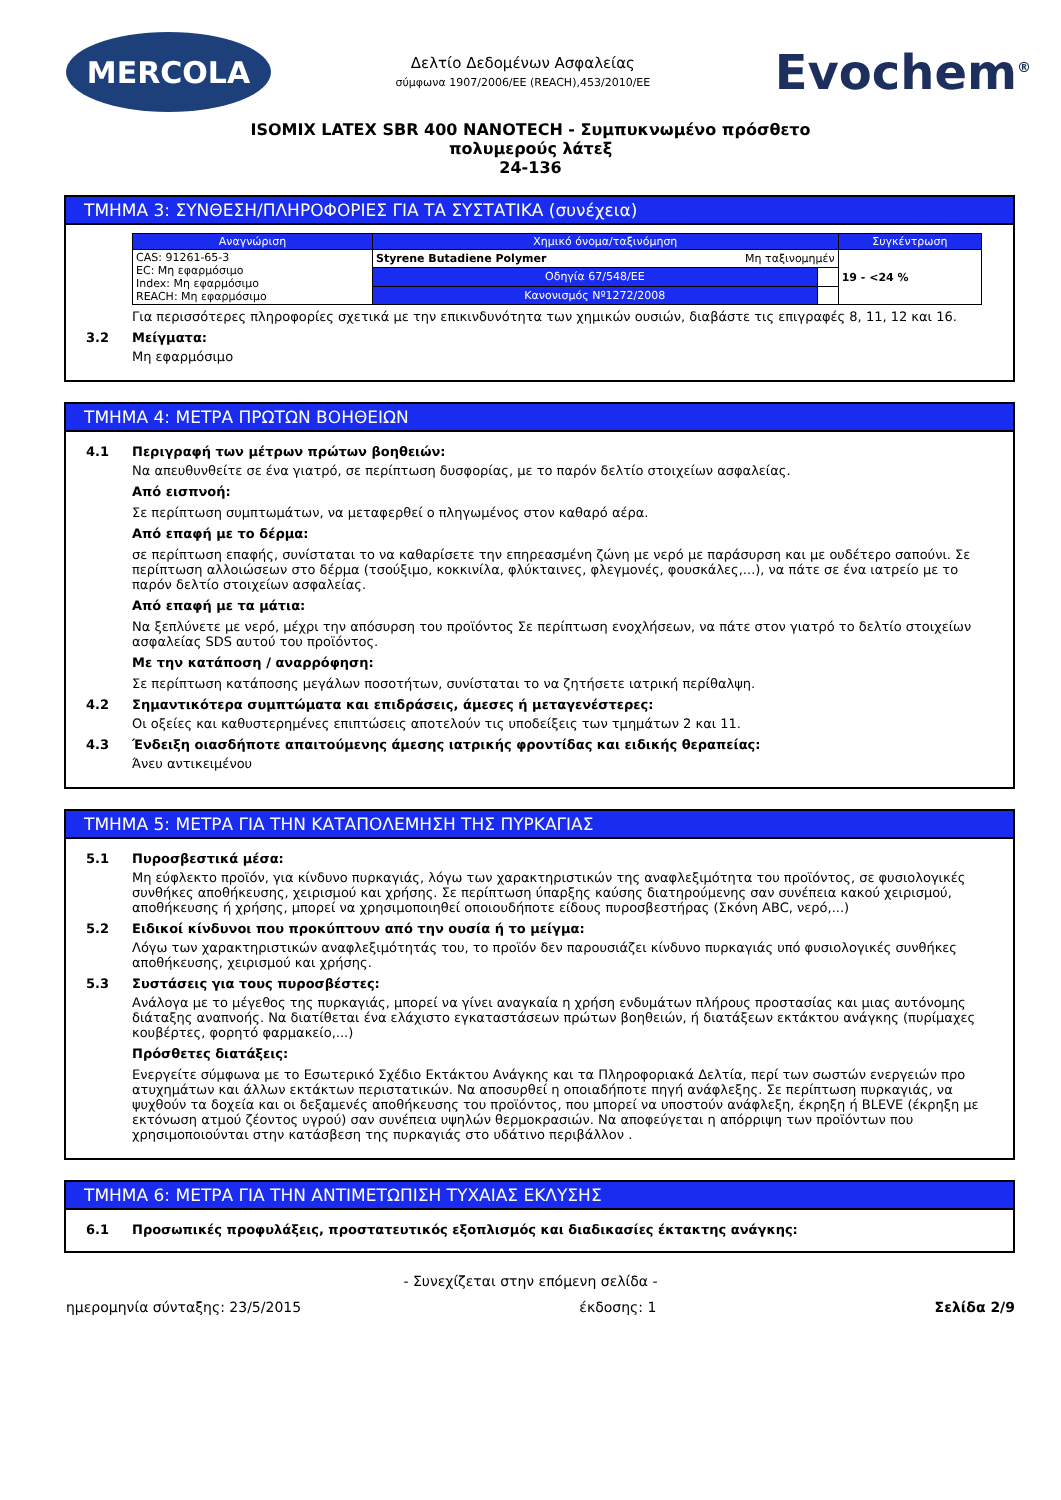MERCOLA
Δελτίο Δεδομένων Ασφαλείας
σύμφωνα 1907/2006/ΕΕ (REACH),453/2010/ΕΕ
Evochem<sup>®</sup>
ISOMIX LATEX SBR 400 NANOTECH - Συμπυκνωμένο πρόσθετο
πολυμερούς λάτεξ
24-136
ΤΜΗΜΑ 3: ΣΥΝΘΕΣΗ/ΠΛΗΡΟΦΟΡΙΕΣ ΓΙΑ ΤΑ ΣΥΣΤΑΤΙΚΑ (συνέχεια)
| Αναγνώριση | Χημικό όνομα/ταξινόμηση | | Συγκέντρωση |
| --- | --- | --- | --- |
| CAS: 91261-65-3 EC: Μη εφαρμόσιμο Index: Μη εφαρμόσιμο REACH: Μη εφαρμόσιμο | Styrene Butadiene Polymer Μη ταξινομημέν | | 19 - <24 % |
| | Οδηγία 67/548/ΕΕ | | |
| | Κανονισμός Nº1272/2008 | | |
Για περισσότερες πληροφορίες σχετικά με την επικινδυνότητα των χημικών ουσιών, διαβάστε τις επιγραφές 8, 11, 12 και 16.
3.2 Μείγματα:
Μη εφαρμόσιμο
ΤΜΗΜΑ 4: ΜΕΤΡΑ ΠΡΩΤΩΝ ΒΟΗΘΕΙΩΝ
4.1 Περιγραφή των μέτρων πρώτων βοηθειών:
Να απευθυνθείτε σε ένα γιατρό, σε περίπτωση δυσφορίας, με το παρόν δελτίο στοιχείων ασφαλείας.
Από εισπνοή:
Σε περίπτωση συμπτωμάτων, να μεταφερθεί ο πληγωμένος στον καθαρό αέρα.
Από επαφή με το δέρμα:
σε περίπτωση επαφής, συνίσταται το να καθαρίσετε την επηρεασμένη ζώνη με νερό με παράσυρση και με ουδέτερο σαπούνι. Σε περίπτωση αλλοιώσεων στο δέρμα (τσούξιμο, κοκκινίλα, φλύκταινες, φλεγμονές, φουσκάλες,...), να πάτε σε ένα ιατρείο με το παρόν δελτίο στοιχείων ασφαλείας.
Από επαφή με τα μάτια:
Να ξεπλύνετε με νερό, μέχρι την απόσυρση του προϊόντος Σε περίπτωση ενοχλήσεων, να πάτε στον γιατρό το δελτίο στοιχείων ασφαλείας SDS αυτού του προϊόντος.
Με την κατάποση / αναρρόφηση:
Σε περίπτωση κατάποσης μεγάλων ποσοτήτων, συνίσταται το να ζητήσετε ιατρική περίθαλψη.
4.2 Σημαντικότερα συμπτώματα και επιδράσεις, άμεσες ή μεταγενέστερες:
Οι οξείες και καθυστερημένες επιπτώσεις αποτελούν τις υποδείξεις των τμημάτων 2 και 11.
4.3 Ένδειξη οιασδήποτε απαιτούμενης άμεσης ιατρικής φροντίδας και ειδικής θεραπείας:
Άνευ αντικειμένου
ΤΜΗΜΑ 5: ΜΕΤΡΑ ΓΙΑ ΤΗΝ ΚΑΤΑΠΟΛΕΜΗΣΗ ΤΗΣ ΠΥΡΚΑΓΙΑΣ
5.1 Πυροσβεστικά μέσα:
Μη εύφλεκτο προϊόν, για κίνδυνο πυρκαγιάς, λόγω των χαρακτηριστικών της αναφλεξιμότητα του προϊόντος, σε φυσιολογικές συνθήκες αποθήκευσης, χειρισμού και χρήσης. Σε περίπτωση ύπαρξης καύσης διατηρούμενης σαν συνέπεια κακού χειρισμού, αποθήκευσης ή χρήσης, μπορεί να χρησιμοποιηθεί οποιουδήποτε είδους πυροσβεστήρας (Σκόνη ABC, νερό,...)
5.2 Ειδικοί κίνδυνοι που προκύπτουν από την ουσία ή το μείγμα:
Λόγω των χαρακτηριστικών αναφλεξιμότητάς του, το προϊόν δεν παρουσιάζει κίνδυνο πυρκαγιάς υπό φυσιολογικές συνθήκες αποθήκευσης, χειρισμού και χρήσης.
5.3 Συστάσεις για τους πυροσβέστες:
Ανάλογα με το μέγεθος της πυρκαγιάς, μπορεί να γίνει αναγκαία η χρήση ενδυμάτων πλήρους προστασίας και μιας αυτόνομης διάταξης αναπνοής. Να διατίθεται ένα ελάχιστο εγκαταστάσεων πρώτων βοηθειών, ή διατάξεων εκτάκτου ανάγκης (πυρίμαχες κουβέρτες, φορητό φαρμακείο,...)
Πρόσθετες διατάξεις:
Ενεργείτε σύμφωνα με το Εσωτερικό Σχέδιο Εκτάκτου Ανάγκης και τα Πληροφοριακά Δελτία, περί των σωστών ενεργειών προ ατυχημάτων και άλλων εκτάκτων περιστατικών. Να αποσυρθεί η οποιαδήποτε πηγή ανάφλεξης. Σε περίπτωση πυρκαγιάς, να ψυχθούν τα δοχεία και οι δεξαμενές αποθήκευσης του προϊόντος, που μπορεί να υποστούν ανάφλεξη, έκρηξη ή BLEVE (έκρηξη με εκτόνωση ατμού ζέοντος υγρού) σαν συνέπεια υψηλών θερμοκρασιών. Να αποφεύγεται η απόρριψη των προϊόντων που χρησιμοποιούνται στην κατάσβεση της πυρκαγιάς στο υδάτινο περιβάλλον .
ΤΜΗΜΑ 6: ΜΕΤΡΑ ΓΙΑ ΤΗΝ ΑΝΤΙΜΕΤΩΠΙΣΗ ΤΥΧΑΙΑΣ ΕΚΛΥΣΗΣ
6.1 Προσωπικές προφυλάξεις, προστατευτικός εξοπλισμός και διαδικασίες έκτακτης ανάγκης:
- Συνεχίζεται στην επόμενη σελίδα -
ημερομηνία σύνταξης: 23/5/2015 έκδοσης: 1 Σελίδα 2/9